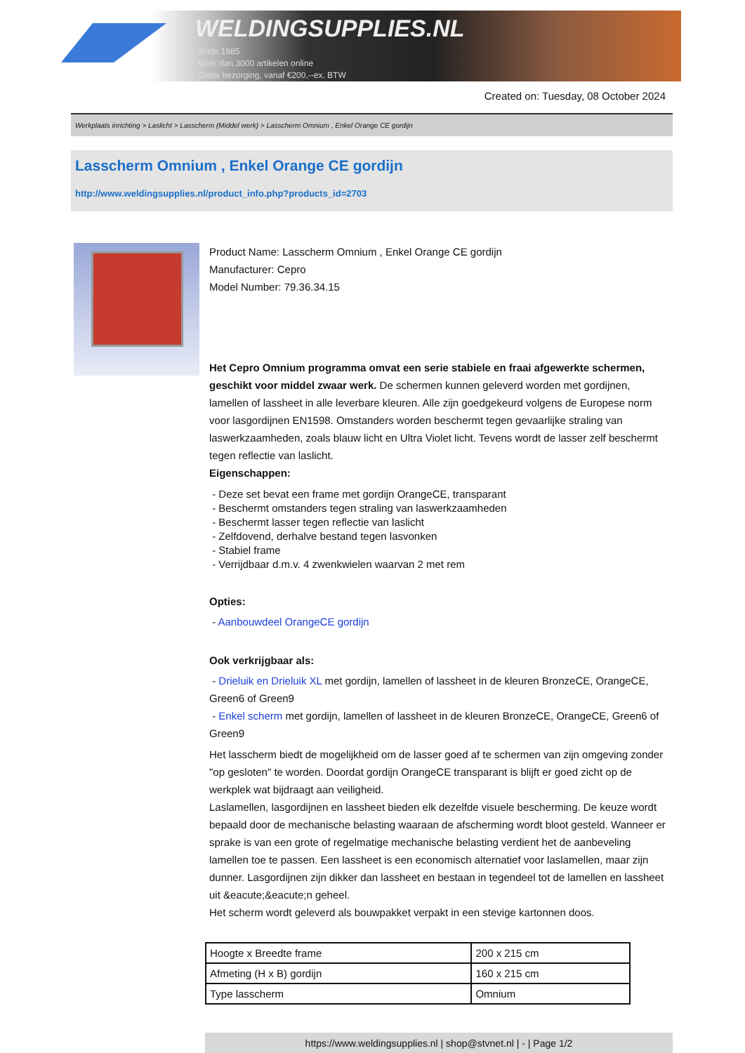WELDINGSUPPLIES.NL
- Sinds 1985
- Méér dan 3000 artikelen online
- Gratis bezorging, vanaf €200,--ex. BTW
Created on: Tuesday, 08 October 2024
Werkplaats inrichting > Laslicht > Lasscherm (Middel werk) > Lasscherm Omnium , Enkel Orange CE gordijn
Lasscherm Omnium , Enkel Orange CE gordijn
http://www.weldingsupplies.nl/product_info.php?products_id=2703
Product Name: Lasscherm Omnium , Enkel Orange CE gordijn
Manufacturer: Cepro
Model Number: 79.36.34.15
Het Cepro Omnium programma omvat een serie stabiele en fraai afgewerkte schermen, geschikt voor middel zwaar werk. De schermen kunnen geleverd worden met gordijnen, lamellen of lassheet in alle leverbare kleuren. Alle zijn goedgekeurd volgens de Europese norm voor lasgordijnen EN1598. Omstanders worden beschermt tegen gevaarlijke straling van laswerkzaamheden, zoals blauw licht en Ultra Violet licht. Tevens wordt de lasser zelf beschermt tegen reflectie van laslicht.
Eigenschappen:
- Deze set bevat een frame met gordijn OrangeCE, transparant
- Beschermt omstanders tegen straling van laswerkzaamheden
- Beschermt lasser tegen reflectie van laslicht
- Zelfdovend, derhalve bestand tegen lasvonken
- Stabiel frame
- Verrijdbaar d.m.v. 4 zwenkwielen waarvan 2 met rem
Opties:
- Aanbouwdeel OrangeCE gordijn
Ook verkrijgbaar als:
- Drieluik en Drieluik XL met gordijn, lamellen of lassheet in de kleuren BronzeCE, OrangeCE, Green6 of Green9
- Enkel scherm met gordijn, lamellen of lassheet in de kleuren BronzeCE, OrangeCE, Green6 of Green9
Het lasscherm biedt de mogelijkheid om de lasser goed af te schermen van zijn omgeving zonder "op gesloten" te worden. Doordat gordijn OrangeCE transparant is blijft er goed zicht op de werkplek wat bijdraagt aan veiligheid.
Laslamellen, lasgordijnen en lassheet bieden elk dezelfde visuele bescherming. De keuze wordt bepaald door de mechanische belasting waaraan de afscherming wordt bloot gesteld. Wanneer er sprake is van een grote of regelmatige mechanische belasting verdient het de aanbeveling lamellen toe te passen. Een lassheet is een economisch alternatief voor laslamellen, maar zijn dunner. Lasgordijnen zijn dikker dan lassheet en bestaan in tegendeel tot de lamellen en lassheet uit &eacute;&eacute;n geheel.
Het scherm wordt geleverd als bouwpakket verpakt in een stevige kartonnen doos.
| Hoogte x Breedte frame | 200 x 215 cm |
| Afmeting (H x B) gordijn | 160 x 215 cm |
| Type lasscherm | Omnium |
https://www.weldingsupplies.nl | shop@stvnet.nl | - | Page 1/2